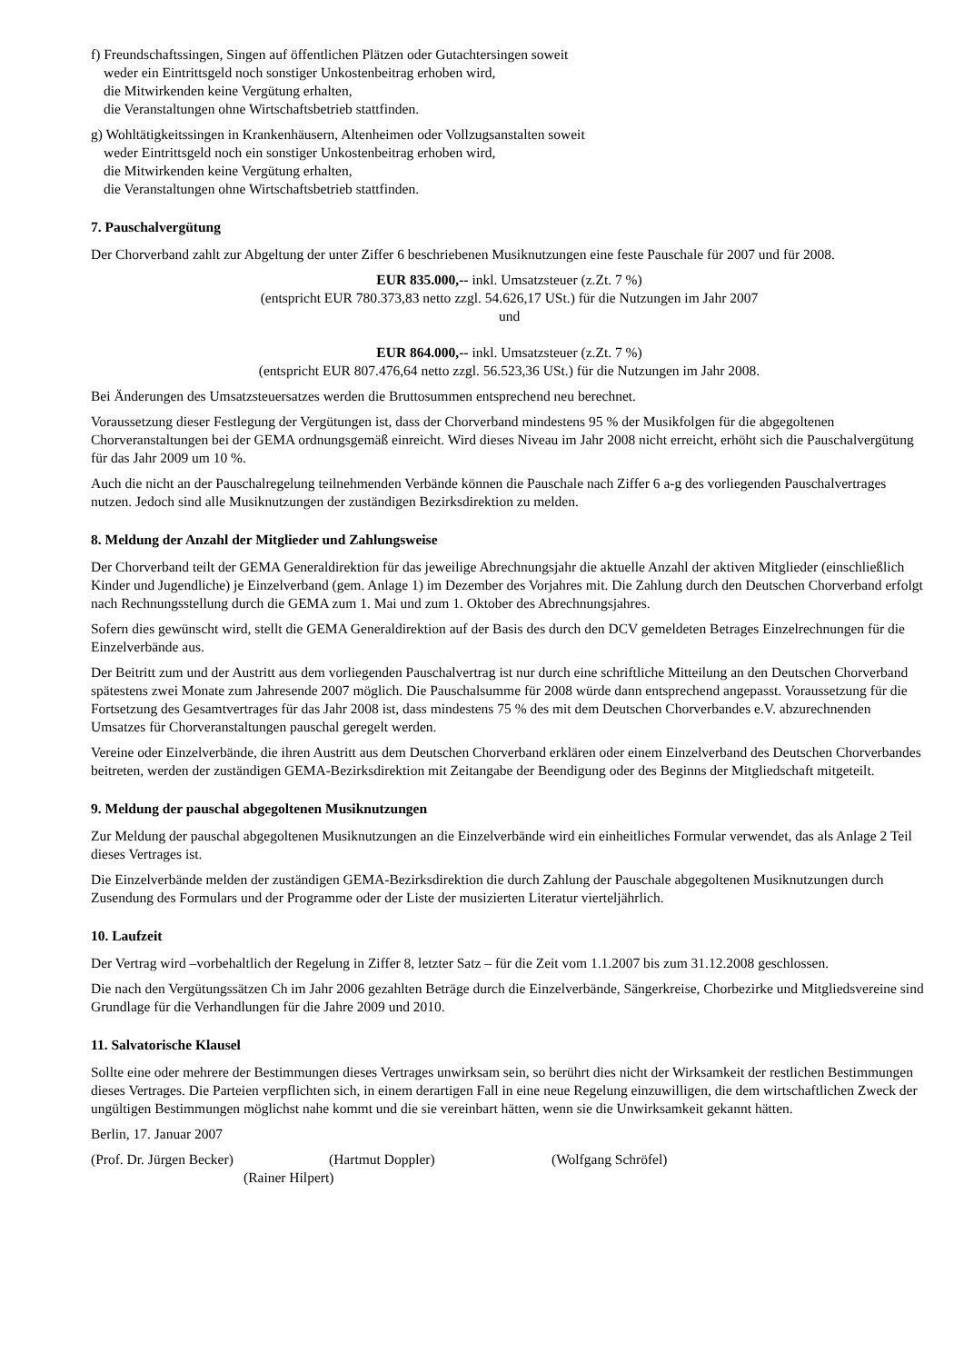f) Freundschaftssingen, Singen auf öffentlichen Plätzen oder Gutachtersingen soweit
weder ein Eintrittsgeld noch sonstiger Unkostenbeitrag erhoben wird,
die Mitwirkenden keine Vergütung erhalten,
die Veranstaltungen ohne Wirtschaftsbetrieb stattfinden.
g) Wohltätigkeitssingen in Krankenhäusern, Altenheimen oder Vollzugsanstalten soweit
weder Eintrittsgeld noch ein sonstiger Unkostenbeitrag erhoben wird,
die Mitwirkenden keine Vergütung erhalten,
die Veranstaltungen ohne Wirtschaftsbetrieb stattfinden.
7. Pauschalvergütung
Der Chorverband zahlt zur Abgeltung der unter Ziffer 6 beschriebenen Musiknutzungen eine feste Pauschale für 2007 und für 2008.
EUR 835.000,-- inkl. Umsatzsteuer (z.Zt. 7 %)
(entspricht EUR 780.373,83 netto zzgl. 54.626,17 USt.) für die Nutzungen im Jahr 2007
und
EUR 864.000,-- inkl. Umsatzsteuer (z.Zt. 7 %)
(entspricht EUR 807.476,64 netto zzgl. 56.523,36 USt.) für die Nutzungen im Jahr 2008.
Bei Änderungen des Umsatzsteuersatzes werden die Bruttosummen entsprechend neu berechnet.
Voraussetzung dieser Festlegung der Vergütungen ist, dass der Chorverband mindestens 95 % der Musikfolgen für die abgegoltenen Chorveranstaltungen bei der GEMA ordnungsgemäß einreicht. Wird dieses Niveau im Jahr 2008 nicht erreicht, erhöht sich die Pauschalvergütung für das Jahr 2009 um 10 %.
Auch die nicht an der Pauschalregelung teilnehmenden Verbände können die Pauschale nach Ziffer 6 a-g des vorliegenden Pauschalvertrages nutzen. Jedoch sind alle Musiknutzungen der zuständigen Bezirksdirektion zu melden.
8. Meldung der Anzahl der Mitglieder und Zahlungsweise
Der Chorverband teilt der GEMA Generaldirektion für das jeweilige Abrechnungsjahr die aktuelle Anzahl der aktiven Mitglieder (einschließlich Kinder und Jugendliche) je Einzelverband (gem. Anlage 1) im Dezember des Vorjahres mit. Die Zahlung durch den Deutschen Chorverband erfolgt nach Rechnungsstellung durch die GEMA zum 1. Mai und zum 1. Oktober des Abrechnungsjahres.
Sofern dies gewünscht wird, stellt die GEMA Generaldirektion auf der Basis des durch den DCV gemeldeten Betrages Einzelrechnungen für die Einzelverbände aus.
Der Beitritt zum und der Austritt aus dem vorliegenden Pauschalvertrag ist nur durch eine schriftliche Mitteilung an den Deutschen Chorverband spätestens zwei Monate zum Jahresende 2007 möglich. Die Pauschalsumme für 2008 würde dann entsprechend angepasst. Voraussetzung für die Fortsetzung des Gesamtvertrages für das Jahr 2008 ist, dass mindestens 75 % des mit dem Deutschen Chorverbandes e.V. abzurechnenden Umsatzes für Chorveranstaltungen pauschal geregelt werden.
Vereine oder Einzelverbände, die ihren Austritt aus dem Deutschen Chorverband erklären oder einem Einzelverband des Deutschen Chorverbandes beitreten, werden der zuständigen GEMA-Bezirksdirektion mit Zeitangabe der Beendigung oder des Beginns der Mitgliedschaft mitgeteilt.
9. Meldung der pauschal abgegoltenen Musiknutzungen
Zur Meldung der pauschal abgegoltenen Musiknutzungen an die Einzelverbände wird ein einheitliches Formular verwendet, das als Anlage 2 Teil dieses Vertrages ist.
Die Einzelverbände melden der zuständigen GEMA-Bezirksdirektion die durch Zahlung der Pauschale abgegoltenen Musiknutzungen durch Zusendung des Formulars und der Programme oder der Liste der musizierten Literatur vierteljährlich.
10. Laufzeit
Der Vertrag wird –vorbehaltlich der Regelung in Ziffer 8, letzter Satz – für die Zeit vom 1.1.2007 bis zum 31.12.2008 geschlossen.
Die nach den Vergütungssätzen Ch im Jahr 2006 gezahlten Beträge durch die Einzelverbände, Sängerkreise, Chorbezirke und Mitgliedsvereine sind Grundlage für die Verhandlungen für die Jahre 2009 und 2010.
11. Salvatorische Klausel
Sollte eine oder mehrere der Bestimmungen dieses Vertrages unwirksam sein, so berührt dies nicht der Wirksamkeit der restlichen Bestimmungen dieses Vertrages. Die Parteien verpflichten sich, in einem derartigen Fall in eine neue Regelung einzuwilligen, die dem wirtschaftlichen Zweck der ungültigen Bestimmungen möglichst nahe kommt und die sie vereinbart hätten, wenn sie die Unwirksamkeit gekannt hätten.
Berlin, 17. Januar 2007
(Prof. Dr. Jürgen Becker) (Hartmut Doppler) (Wolfgang Schröfel)
(Rainer Hilpert)